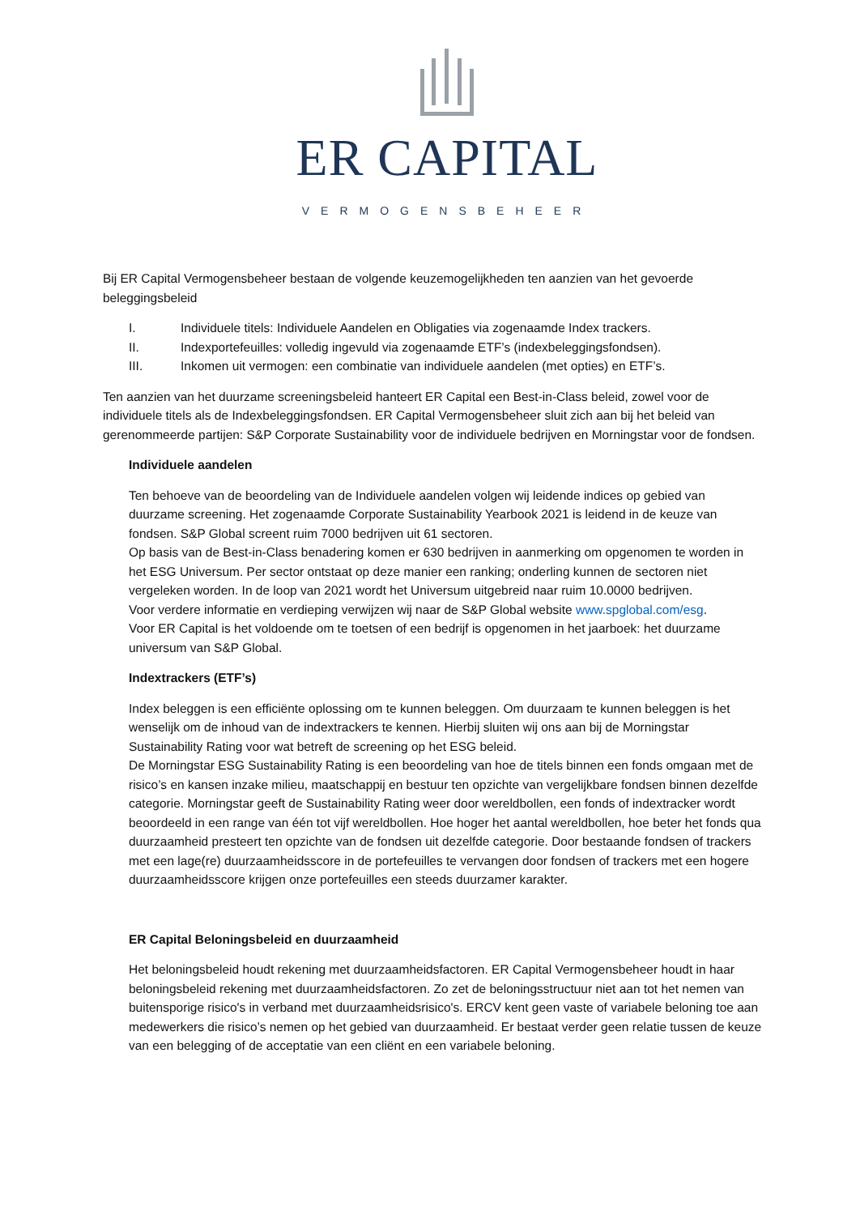ER CAPITAL
VERMOGENSBEHEER
Bij ER Capital Vermogensbeheer bestaan de volgende keuzemogelijkheden ten aanzien van het gevoerde beleggingsbeleid
I. Individuele titels: Individuele Aandelen en Obligaties via zogenaamde Index trackers.
II. Indexportefeuilles: volledig ingevuld via zogenaamde ETF’s (indexbeleggingsfondsen).
III. Inkomen uit vermogen: een combinatie van individuele aandelen (met opties) en ETF’s.
Ten aanzien van het duurzame screeningsbeleid hanteert ER Capital een Best-in-Class beleid, zowel voor de individuele titels als de Indexbeleggingsfondsen. ER Capital Vermogensbeheer sluit zich aan bij het beleid van gerenommeerde partijen: S&P Corporate Sustainability voor de individuele bedrijven en Morningstar voor de fondsen.
Individuele aandelen
Ten behoeve van de beoordeling van de Individuele aandelen volgen wij leidende indices op gebied van duurzame screening. Het zogenaamde Corporate Sustainability Yearbook 2021 is leidend in de keuze van fondsen. S&P Global screent ruim 7000 bedrijven uit 61 sectoren.
Op basis van de Best-in-Class benadering komen er 630 bedrijven in aanmerking om opgenomen te worden in het ESG Universum. Per sector ontstaat op deze manier een ranking; onderling kunnen de sectoren niet vergeleken worden. In de loop van 2021 wordt het Universum uitgebreid naar ruim 10.0000 bedrijven.
Voor verdere informatie en verdieping verwijzen wij naar de S&P Global website www.spglobal.com/esg.
Voor ER Capital is het voldoende om te toetsen of een bedrijf is opgenomen in het jaarboek: het duurzame universum van S&P Global.
Indextrackers (ETF’s)
Index beleggen is een efficiënte oplossing om te kunnen beleggen. Om duurzaam te kunnen beleggen is het wenselijk om de inhoud van de indextrackers te kennen. Hierbij sluiten wij ons aan bij de Morningstar Sustainability Rating voor wat betreft de screening op het ESG beleid.
De Morningstar ESG Sustainability Rating is een beoordeling van hoe de titels binnen een fonds omgaan met de risico’s en kansen inzake milieu, maatschappij en bestuur ten opzichte van vergelijkbare fondsen binnen dezelfde categorie. Morningstar geeft de Sustainability Rating weer door wereldbollen, een fonds of indextracker wordt beoordeeld in een range van één tot vijf wereldbollen. Hoe hoger het aantal wereldbollen, hoe beter het fonds qua duurzaamheid presteert ten opzichte van de fondsen uit dezelfde categorie. Door bestaande fondsen of trackers met een lage(re) duurzaamheidsscore in de portefeuilles te vervangen door fondsen of trackers met een hogere duurzaamheidsscore krijgen onze portefeuilles een steeds duurzamer karakter.
ER Capital Beloningsbeleid en duurzaamheid
Het beloningsbeleid houdt rekening met duurzaamheidsfactoren. ER Capital Vermogensbeheer houdt in haar beloningsbeleid rekening met duurzaamheidsfactoren. Zo zet de beloningsstructuur niet aan tot het nemen van buitensporige risico's in verband met duurzaamheidsrisico's. ERCV kent geen vaste of variabele beloning toe aan medewerkers die risico’s nemen op het gebied van duurzaamheid. Er bestaat verder geen relatie tussen de keuze van een belegging of de acceptatie van een cliënt en een variabele beloning.